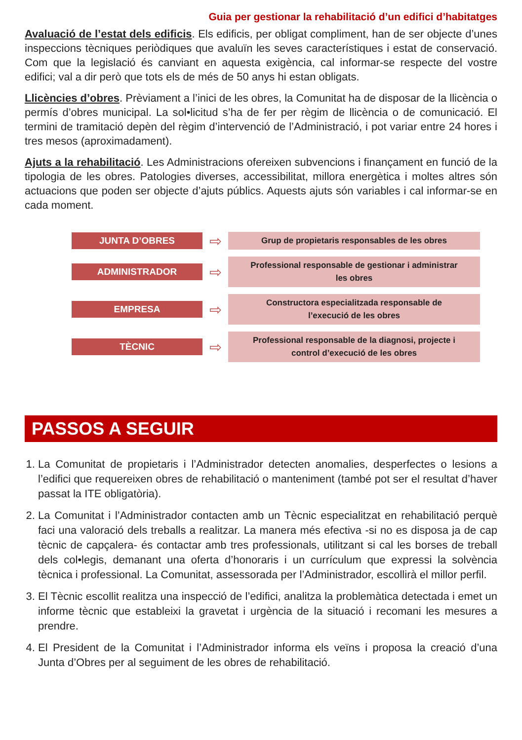Guia per gestionar la rehabilitació d’un edifici d’habitatges
Avaluació de l’estat dels edificis. Els edificis, per obligat compliment, han de ser objecte d’unes inspeccions tècniques periòdiques que avaluïn les seves característiques i estat de conservació. Com que la legislació és canviant en aquesta exigència, cal informar-se respecte del vostre edifici; val a dir però que tots els de més de 50 anys hi estan obligats.
Llicències d’obres. Prèviament a l’inici de les obres, la Comunitat ha de disposar de la llicència o permís d’obres municipal. La sol•licitud s’ha de fer per règim de llicència o de comunicació. El termini de tramitació depèn del règim d’intervenció de l’Administració, i pot variar entre 24 hores i tres mesos (aproximadament).
Ajuts a la rehabilitació. Les Administracions ofereixen subvencions i finançament en funció de la tipologia de les obres. Patologies diverses, accessibilitat, millora energètica i moltes altres són actuacions que poden ser objecte d’ajuts públics. Aquests ajuts són variables i cal informar-se en cada moment.
JUNTA D’OBRES
⇨
Grup de propietaris responsables de les obres
ADMINISTRADOR
⇨
Professional responsable de gestionar i administrar
les obres
EMPRESA
⇨
Constructora especialitzada responsable de
l’execució de les obres
TÈCNIC
⇨
Professional responsable de la diagnosi, projecte i
control d’execució de les obres
PASSOS A SEGUIR
1. La Comunitat de propietaris i l’Administrador detecten anomalies, desperfectes o lesions a l’edifici que requereixen obres de rehabilitació o manteniment (també pot ser el resultat d’haver passat la ITE obligatòria).
2. La Comunitat i l’Administrador contacten amb un Tècnic especialitzat en rehabilitació perquè faci una valoració dels treballs a realitzar. La manera més efectiva -si no es disposa ja de cap tècnic de capçalera- és contactar amb tres professionals, utilitzant si cal les borses de treball dels col•legis, demanant una oferta d’honoraris i un currículum que expressi la solvència tècnica i professional. La Comunitat, assessorada per l’Administrador, escollirà el millor perfil.
3. El Tècnic escollit realitza una inspecció de l’edifici, analitza la problemàtica detectada i emet un informe tècnic que estableixi la gravetat i urgència de la situació i recomani les mesures a prendre.
4. El President de la Comunitat i l’Administrador informa els veïns i proposa la creació d’una Junta d’Obres per al seguiment de les obres de rehabilitació.